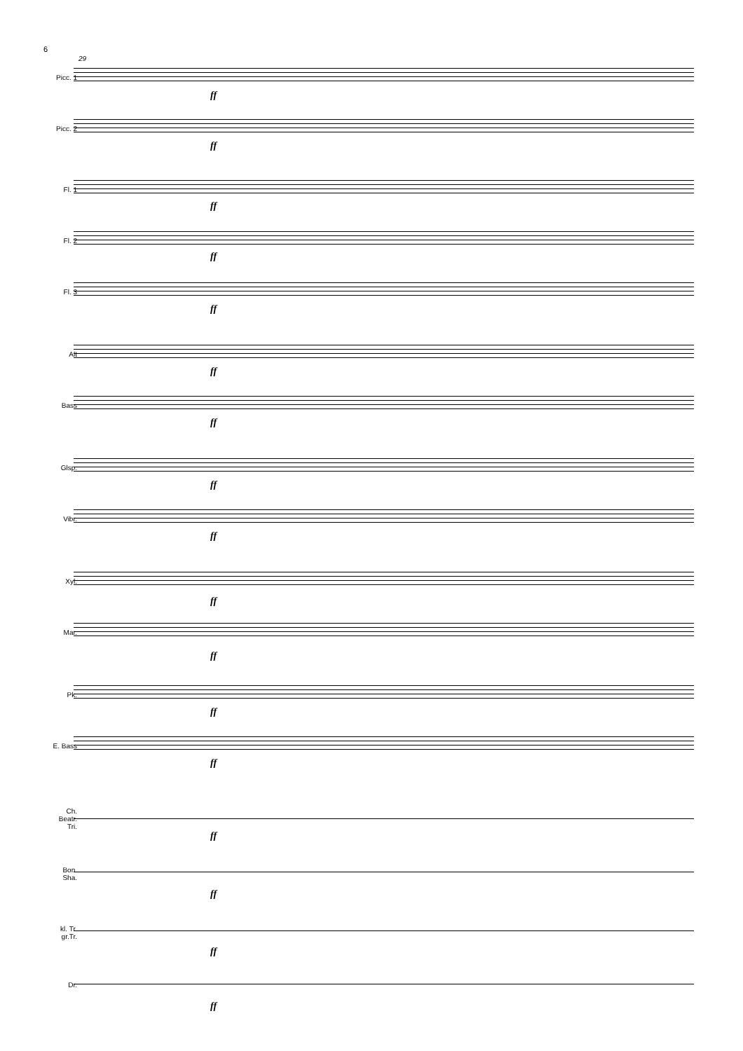6
29
Picc. 1
ff
Picc. 2
ff
Fl. 1
ff
Fl. 2
ff
Fl. 3
ff
Alt
ff
Bass
ff
Glsp.
ff
Vibr.
ff
Xyl.
ff
Mar.
ff
Pk.
ff
E. Bass
ff
Ch.
Beatr.
Tri.
ff
Bon.
Sha.
ff
kl. Tr.
gr.Tr.
ff
Dr.
ff